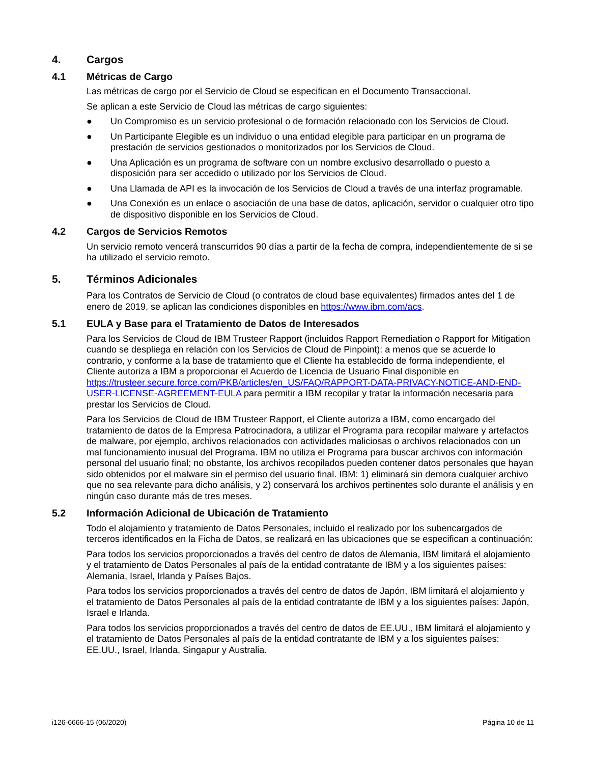4. Cargos
4.1 Métricas de Cargo
Las métricas de cargo por el Servicio de Cloud se especifican en el Documento Transaccional.
Se aplican a este Servicio de Cloud las métricas de cargo siguientes:
● Un Compromiso es un servicio profesional o de formación relacionado con los Servicios de Cloud.
● Un Participante Elegible es un individuo o una entidad elegible para participar en un programa de prestación de servicios gestionados o monitorizados por los Servicios de Cloud.
● Una Aplicación es un programa de software con un nombre exclusivo desarrollado o puesto a disposición para ser accedido o utilizado por los Servicios de Cloud.
● Una Llamada de API es la invocación de los Servicios de Cloud a través de una interfaz programable.
● Una Conexión es un enlace o asociación de una base de datos, aplicación, servidor o cualquier otro tipo de dispositivo disponible en los Servicios de Cloud.
4.2 Cargos de Servicios Remotos
Un servicio remoto vencerá transcurridos 90 días a partir de la fecha de compra, independientemente de si se ha utilizado el servicio remoto.
5. Términos Adicionales
Para los Contratos de Servicio de Cloud (o contratos de cloud base equivalentes) firmados antes del 1 de enero de 2019, se aplican las condiciones disponibles en https://www.ibm.com/acs.
5.1 EULA y Base para el Tratamiento de Datos de Interesados
Para los Servicios de Cloud de IBM Trusteer Rapport (incluidos Rapport Remediation o Rapport for Mitigation cuando se despliega en relación con los Servicios de Cloud de Pinpoint): a menos que se acuerde lo contrario, y conforme a la base de tratamiento que el Cliente ha establecido de forma independiente, el Cliente autoriza a IBM a proporcionar el Acuerdo de Licencia de Usuario Final disponible en https://trusteer.secure.force.com/PKB/articles/en_US/FAQ/RAPPORT-DATA-PRIVACY-NOTICE-AND-END-USER-LICENSE-AGREEMENT-EULA para permitir a IBM recopilar y tratar la información necesaria para prestar los Servicios de Cloud.
Para los Servicios de Cloud de IBM Trusteer Rapport, el Cliente autoriza a IBM, como encargado del tratamiento de datos de la Empresa Patrocinadora, a utilizar el Programa para recopilar malware y artefactos de malware, por ejemplo, archivos relacionados con actividades maliciosas o archivos relacionados con un mal funcionamiento inusual del Programa. IBM no utiliza el Programa para buscar archivos con información personal del usuario final; no obstante, los archivos recopilados pueden contener datos personales que hayan sido obtenidos por el malware sin el permiso del usuario final. IBM: 1) eliminará sin demora cualquier archivo que no sea relevante para dicho análisis, y 2) conservará los archivos pertinentes solo durante el análisis y en ningún caso durante más de tres meses.
5.2 Información Adicional de Ubicación de Tratamiento
Todo el alojamiento y tratamiento de Datos Personales, incluido el realizado por los subencargados de terceros identificados en la Ficha de Datos, se realizará en las ubicaciones que se especifican a continuación:
Para todos los servicios proporcionados a través del centro de datos de Alemania, IBM limitará el alojamiento y el tratamiento de Datos Personales al país de la entidad contratante de IBM y a los siguientes países: Alemania, Israel, Irlanda y Países Bajos.
Para todos los servicios proporcionados a través del centro de datos de Japón, IBM limitará el alojamiento y el tratamiento de Datos Personales al país de la entidad contratante de IBM y a los siguientes países: Japón, Israel e Irlanda.
Para todos los servicios proporcionados a través del centro de datos de EE.UU., IBM limitará el alojamiento y el tratamiento de Datos Personales al país de la entidad contratante de IBM y a los siguientes países: EE.UU., Israel, Irlanda, Singapur y Australia.
i126-6666-15 (06/2020) Página 10 de 11